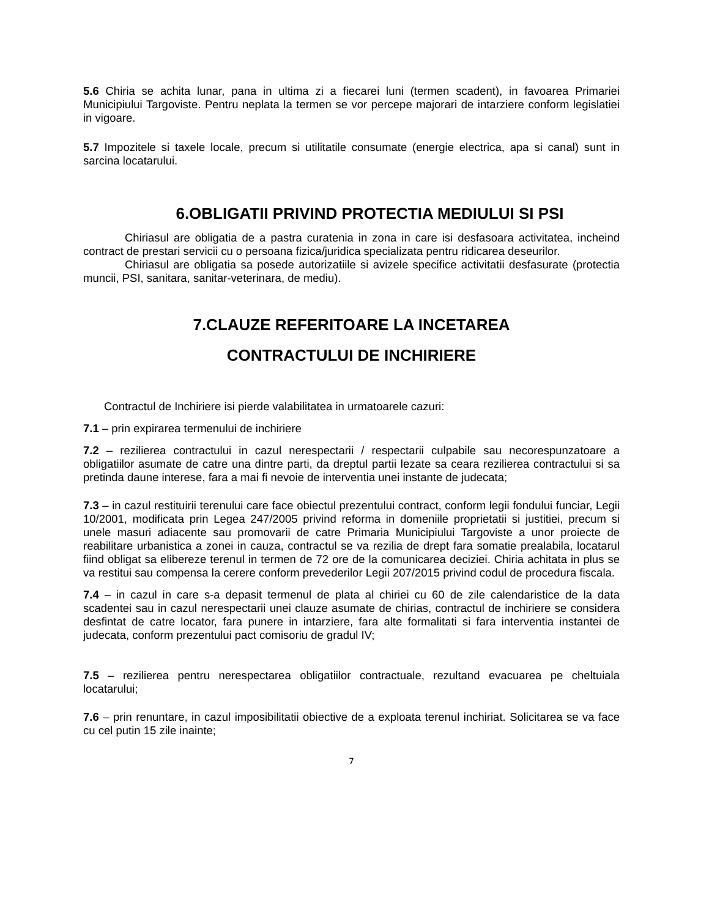5.6 Chiria se achita lunar, pana in ultima zi a fiecarei luni (termen scadent), in favoarea Primariei Municipiului Targoviste. Pentru neplata la termen se vor percepe majorari de intarziere conform legislatiei in vigoare.
5.7 Impozitele si taxele locale, precum si utilitatile consumate (energie electrica, apa si canal) sunt in sarcina locatarului.
6.OBLIGATII PRIVIND PROTECTIA MEDIULUI SI PSI
Chiriasul are obligatia de a pastra curatenia in zona in care isi desfasoara activitatea, incheind contract de prestari servicii cu o persoana fizica/juridica specializata pentru ridicarea deseurilor.
Chiriasul are obligatia sa posede autorizatiile si avizele specifice activitatii desfasurate (protectia muncii, PSI, sanitara, sanitar-veterinara, de mediu).
7.CLAUZE REFERITOARE LA INCETAREA
CONTRACTULUI DE INCHIRIERE
Contractul de Inchiriere isi pierde valabilitatea in urmatoarele cazuri:
7.1 – prin expirarea termenului de inchiriere
7.2 – rezilierea contractului in cazul nerespectarii / respectarii culpabile sau necorespunzatoare a obligatiilor asumate de catre una dintre parti, da dreptul partii lezate sa ceara rezilierea contractului si sa pretinda daune interese, fara a mai fi nevoie de interventia unei instante de judecata;
7.3 – in cazul restituirii terenului care face obiectul prezentului contract, conform legii fondului funciar, Legii 10/2001, modificata prin Legea 247/2005 privind reforma in domeniile proprietatii si justitiei, precum si unele masuri adiacente sau promovarii de catre Primaria Municipiului Targoviste a unor proiecte de reabilitare urbanistica a zonei in cauza, contractul se va rezilia de drept fara somatie prealabila, locatarul fiind obligat sa elibereze terenul in termen de 72 ore de la comunicarea deciziei. Chiria achitata in plus se va restitui sau compensa la cerere conform prevederilor Legii 207/2015 privind codul de procedura fiscala.
7.4 – in cazul in care s-a depasit termenul de plata al chiriei cu 60 de zile calendaristice de la data scadentei sau in cazul nerespectarii unei clauze asumate de chirias, contractul de inchiriere se considera desfintat de catre locator, fara punere in intarziere, fara alte formalitati si fara interventia instantei de judecata, conform prezentului pact comisoriu de gradul IV;
7.5 – rezilierea pentru nerespectarea obligatiilor contractuale, rezultand evacuarea pe cheltuiala locatarului;
7.6 – prin renuntare, in cazul imposibilitatii obiective de a exploata terenul inchiriat. Solicitarea se va face cu cel putin 15 zile inainte;
7